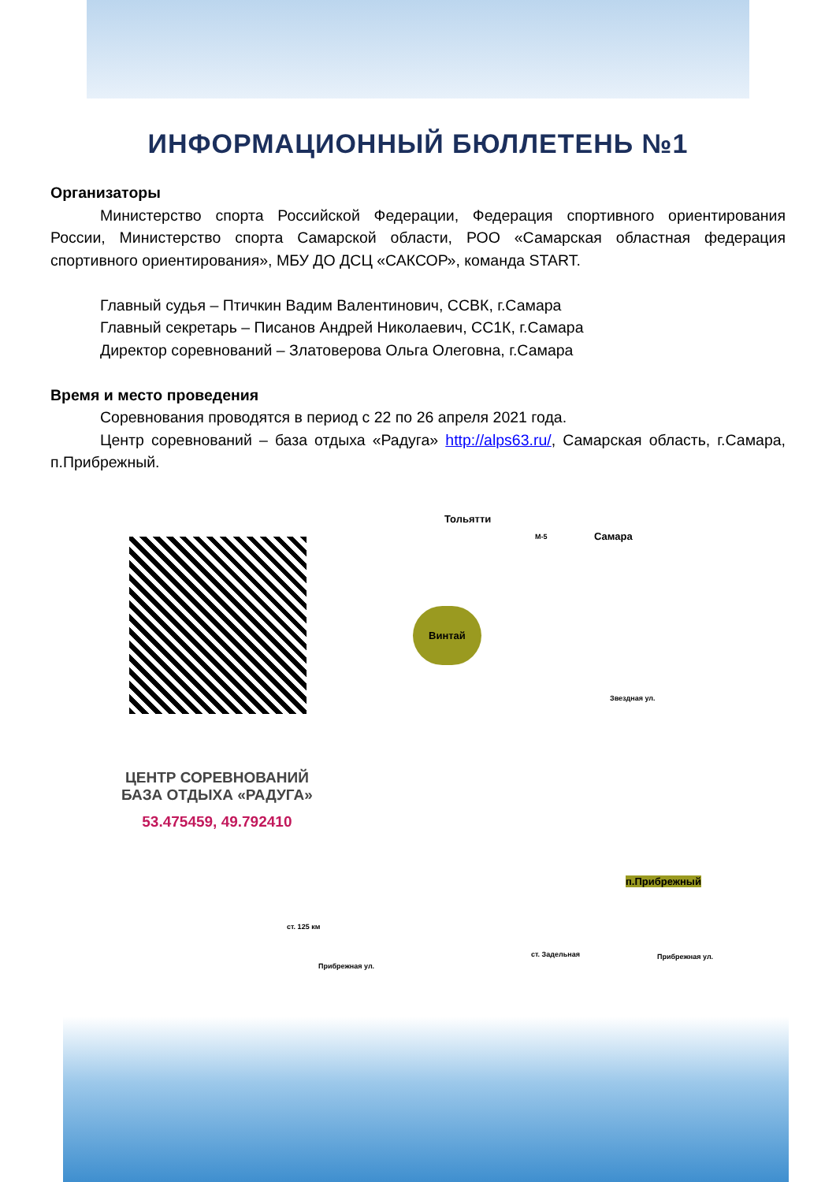ИНФОРМАЦИОННЫЙ БЮЛЛЕТЕНЬ №1
Организаторы
Министерство спорта Российской Федерации, Федерация спортивного ориентирования России, Министерство спорта Самарской области, РОО «Самарская областная федерация спортивного ориентирования», МБУ ДО ДСЦ «САКСОР», команда START.
Главный судья – Птичкин Вадим Валентинович, ССВК, г.Самара
Главный секретарь – Писанов Андрей Николаевич, СС1К, г.Самара
Директор соревнований – Златоверова Ольга Олеговна, г.Самара
Время и место проведения
Соревнования проводятся в период с 22 по 26 апреля 2021 года.
Центр соревнований – база отдыха «Радуга» http://alps63.ru/, Самарская область, г.Самара, п.Прибрежный.
ЦЕНТР СОРЕВНОВАНИЙ
БАЗА ОТДЫХА «РАДУГА»
53.475459, 49.792410
Тольятти
М-5 Самара
Винтай
Звездная ул.
п.Прибрежный
ст. 125 км
ст. Задельная Прибрежная ул.
Прибрежная ул.